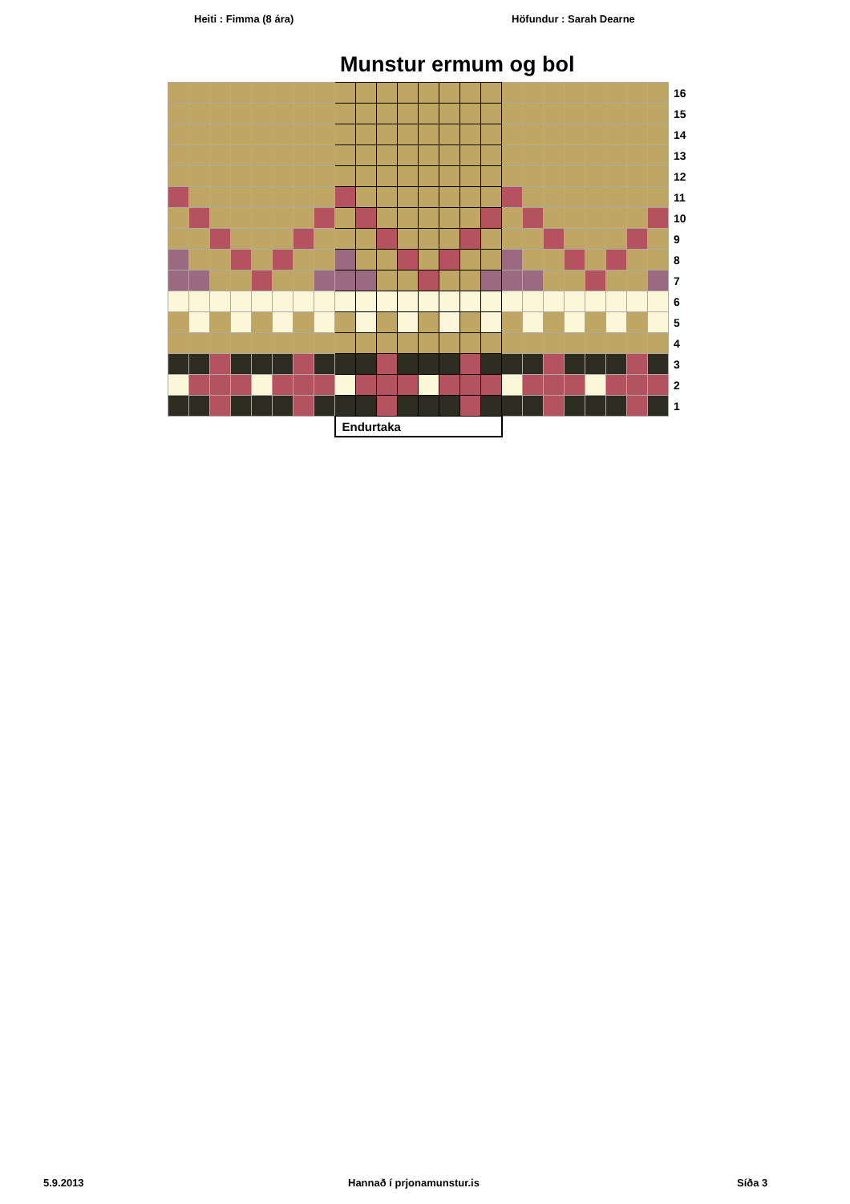Heiti : Fimma (8 ára) Höfundur : Sarah Dearne
Munstur ermum og bol
| | | | | | | | | | | | | | | | | | | | | | | | | 16 |
| | | | | | | | | | | | | | | | | | | | | | | | | 15 |
| | | | | | | | | | | | | | | | | | | | | | | | | 14 |
| | | | | | | | | | | | | | | | | | | | | | | | | 13 |
| | | | | | | | | | | | | | | | | | | | | | | | | 12 |
| | | | | | | | | | | | | | | | | | | | | | | | | 11 |
| | | | | | | | | | | | | | | | | | | | | | | | | 10 |
| | | | | | | | | | | | | | | | | | | | | | | | | 9 |
| | | | | | | | | | | | | | | | | | | | | | | | | 8 |
| | | | | | | | | | | | | | | | | | | | | | | | | 7 |
| | | | | | | | | | | | | | | | | | | | | | | | | 6 |
| | | | | | | | | | | | | | | | | | | | | | | | | 5 |
| | | | | | | | | | | | | | | | | | | | | | | | | 4 |
| | | | | | | | | | | | | | | | | | | | | | | | | 3 |
| | | | | | | | | | | | | | | | | | | | | | | | | 2 |
| | | | | | | | | | | | | | | | | | | | | | | | | 1 |
| | | | | | | | | Endurtaka | | | | | | | | | | | | | | | | |
5.9.2013 Hannað í prjonamunstur.is Síða 3